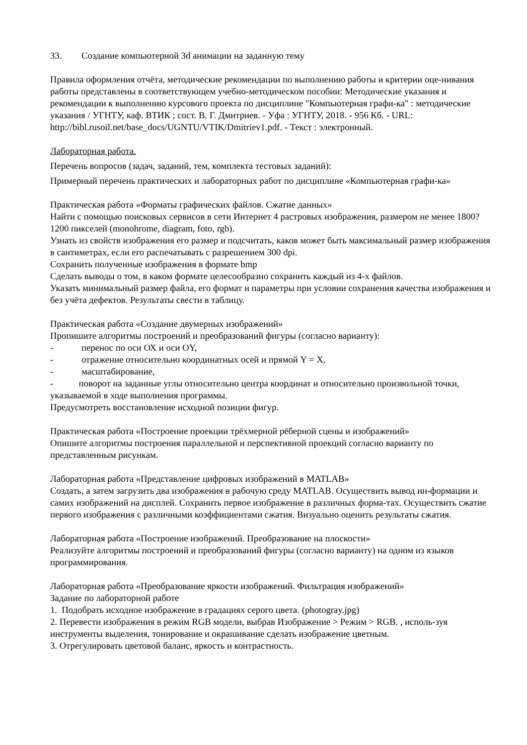33. Создание компьютерной 3d анимации на заданную тему
Правила оформления отчёта, методические рекомендации по выполнению работы и критерии оце-нивания работы представлены в соответствующем учебно-методическом пособии: Методические указания и рекомендации к выполнению курсового проекта по дисциплине "Компьютерная графи-ка" : методические указания / УГНТУ, каф. ВТИК ; сост. В. Г. Дмитриев. - Уфа : УГНТУ, 2018. - 956 Кб. - URL: http://bibl.rusoil.net/base_docs/UGNTU/VTIK/Dmitriev1.pdf. - Текст : электронный.
Лабораторная работа.
Перечень вопросов (задач, заданий, тем, комплекта тестовых заданий):
Примерный перечень практических и лабораторных работ по дисциплине «Компьютерная графи-ка»
Практическая работа «Форматы графических файлов. Сжатие данных»
Найти с помощью поисковых сервисов в сети Интернет 4 растровых изображения, размером не менее 1800?1200 пикселей (monohrome, diagram, foto, rgb).
Узнать из свойств изображения его размер и подсчитать, каков может быть максимальный размер изображения в сантиметрах, если его распечатывать с разрешением 300 dpi.
Сохранить полученные изображения в формате bmp
Сделать выводы о том, в каком формате целесообразно сохранить каждый из 4-х файлов.
Указать минимальный размер файла, его формат и параметры при условии сохранения качества изображения и без учёта дефектов. Результаты свести в таблицу.
Практическая работа «Создание двумерных изображений»
Пропишите алгоритмы построений и преобразований фигуры (согласно варианту):
- перенос по оси ОХ и оси OY,
- отражение относительно координатных осей и прямой Y = X,
- масштабирование,
- поворот на заданные углы относительно центра координат и относительно произвольной точки, указываемой в ходе выполнения программы.
Предусмотреть восстановление исходной позиции фигур.
Практическая работа «Построение проекции трёхмерной рёберной сцены и изображений»
Опишите алгоритмы построения параллельной и перспективной проекций согласно варианту по представленным рисункам.
Лабораторная работа «Представление цифровых изображений в MATLAB»
Создать, а затем загрузить два изображения в рабочую среду MATLAB. Осуществить вывод ин-формации и самих изображений на дисплей. Сохранить первое изображение в различных форма-тах. Осуществить сжатие первого изображения с различными коэффициентами сжатия. Визуально оценить результаты сжатия.
Лабораторная работа «Построение изображений. Преобразование на плоскости»
Реализуйте алгоритмы построений и преобразований фигуры (согласно варианту) на одном из языков программирования.
Лабораторная работа «Преобразование яркости изображений. Фильтрация изображений»
Задание по лабораторной работе
1. Подобрать исходное изображение в градациях серого цвета. (photogray.jpg)
2. Перевести изображения в режим RGB модели, выбрав Изображение > Режим > RGB. , исполь-зуя инструменты выделения, тонирование и окрашивание сделать изображение цветным.
3. Отрегулировать цветовой баланс, яркость и контрастность.